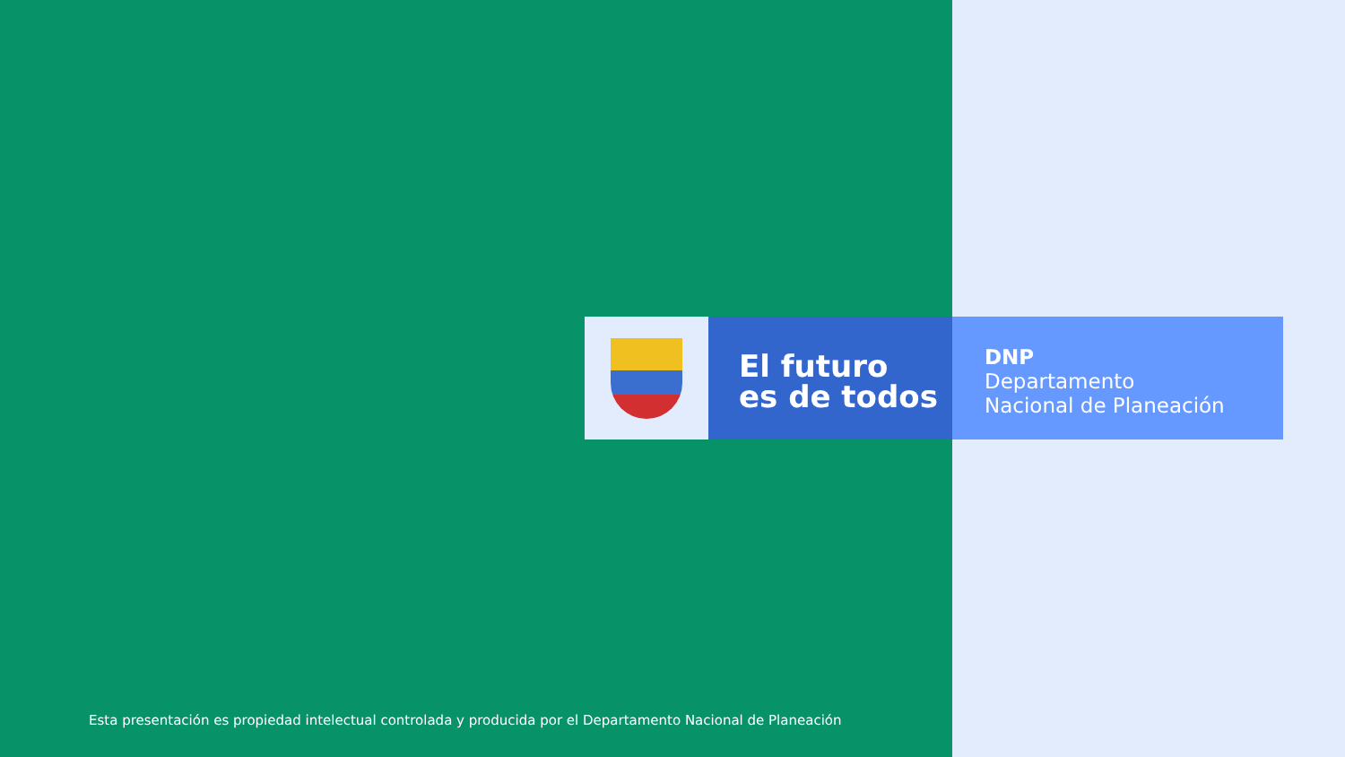El futuro
es de todos
DNP
Departamento
Nacional de Planeación
Esta presentación es propiedad intelectual controlada y producida por el Departamento Nacional de Planeación